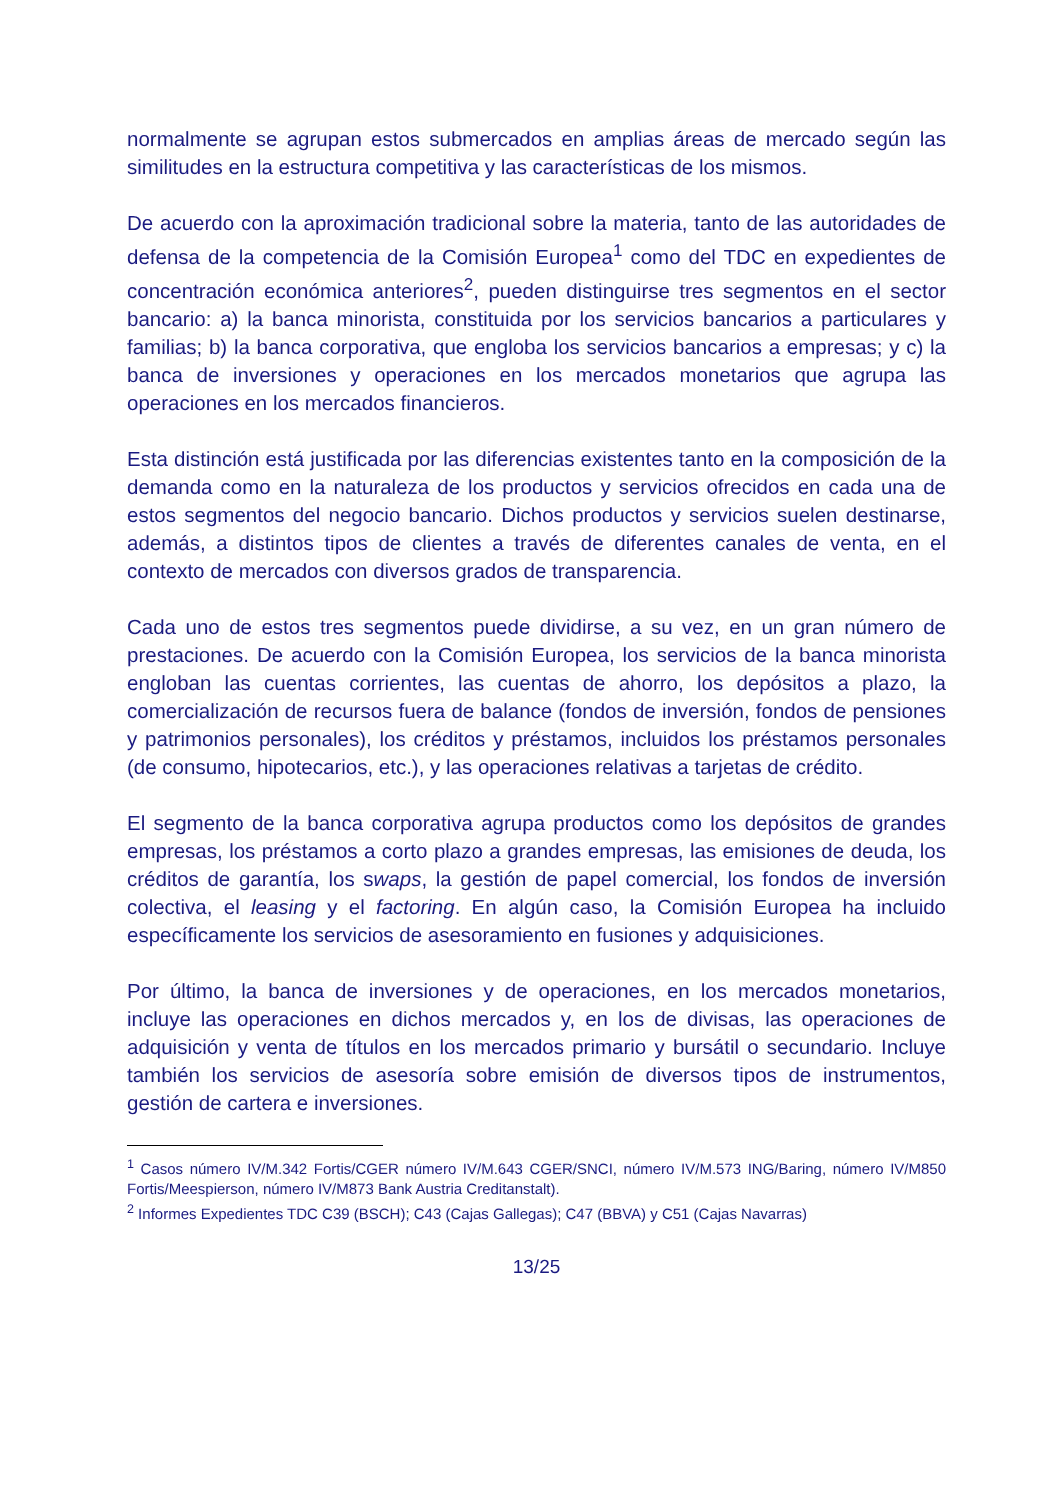normalmente se agrupan estos submercados en amplias áreas de mercado según las similitudes en la estructura competitiva y las características de los mismos.
De acuerdo con la aproximación tradicional sobre la materia, tanto de las autoridades de defensa de la competencia de la Comisión Europea<sup>1</sup> como del TDC en expedientes de concentración económica anteriores<sup>2</sup>, pueden distinguirse tres segmentos en el sector bancario: a) la banca minorista, constituida por los servicios bancarios a particulares y familias; b) la banca corporativa, que engloba los servicios bancarios a empresas; y c) la banca de inversiones y operaciones en los mercados monetarios que agrupa las operaciones en los mercados financieros.
Esta distinción está justificada por las diferencias existentes tanto en la composición de la demanda como en la naturaleza de los productos y servicios ofrecidos en cada una de estos segmentos del negocio bancario. Dichos productos y servicios suelen destinarse, además, a distintos tipos de clientes a través de diferentes canales de venta, en el contexto de mercados con diversos grados de transparencia.
Cada uno de estos tres segmentos puede dividirse, a su vez, en un gran número de prestaciones. De acuerdo con la Comisión Europea, los servicios de la banca minorista engloban las cuentas corrientes, las cuentas de ahorro, los depósitos a plazo, la comercialización de recursos fuera de balance (fondos de inversión, fondos de pensiones y patrimonios personales), los créditos y préstamos, incluidos los préstamos personales (de consumo, hipotecarios, etc.), y las operaciones relativas a tarjetas de crédito.
El segmento de la banca corporativa agrupa productos como los depósitos de grandes empresas, los préstamos a corto plazo a grandes empresas, las emisiones de deuda, los créditos de garantía, los swaps, la gestión de papel comercial, los fondos de inversión colectiva, el leasing y el factoring. En algún caso, la Comisión Europea ha incluido específicamente los servicios de asesoramiento en fusiones y adquisiciones.
Por último, la banca de inversiones y de operaciones, en los mercados monetarios, incluye las operaciones en dichos mercados y, en los de divisas, las operaciones de adquisición y venta de títulos en los mercados primario y bursátil o secundario. Incluye también los servicios de asesoría sobre emisión de diversos tipos de instrumentos, gestión de cartera e inversiones.
<sup>1</sup> Casos número IV/M.342 Fortis/CGER número IV/M.643 CGER/SNCI, número IV/M.573 ING/Baring, número IV/M850 Fortis/Meespierson, número IV/M873 Bank Austria Creditanstalt).
<sup>2</sup> Informes Expedientes TDC C39 (BSCH); C43 (Cajas Gallegas); C47 (BBVA) y C51 (Cajas Navarras)
13/25